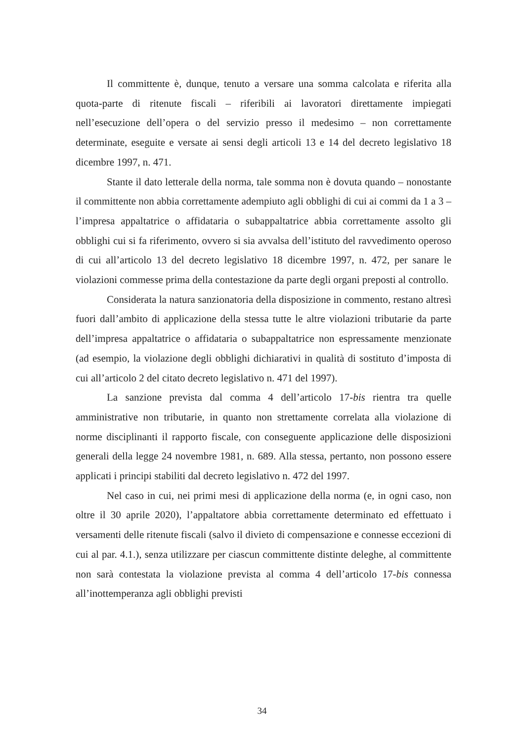Il committente è, dunque, tenuto a versare una somma calcolata e riferita alla quota-parte di ritenute fiscali – riferibili ai lavoratori direttamente impiegati nell’esecuzione dell’opera o del servizio presso il medesimo – non correttamente determinate, eseguite e versate ai sensi degli articoli 13 e 14 del decreto legislativo 18 dicembre 1997, n. 471.
Stante il dato letterale della norma, tale somma non è dovuta quando – nonostante il committente non abbia correttamente adempiuto agli obblighi di cui ai commi da 1 a 3 – l’impresa appaltatrice o affidataria o subappaltatrice abbia correttamente assolto gli obblighi cui si fa riferimento, ovvero si sia avvalsa dell’istituto del ravvedimento operoso di cui all’articolo 13 del decreto legislativo 18 dicembre 1997, n. 472, per sanare le violazioni commesse prima della contestazione da parte degli organi preposti al controllo.
Considerata la natura sanzionatoria della disposizione in commento, restano altresì fuori dall’ambito di applicazione della stessa tutte le altre violazioni tributarie da parte dell’impresa appaltatrice o affidataria o subappaltatrice non espressamente menzionate (ad esempio, la violazione degli obblighi dichiarativi in qualità di sostituto d’imposta di cui all’articolo 2 del citato decreto legislativo n. 471 del 1997).
La sanzione prevista dal comma 4 dell’articolo 17-bis rientra tra quelle amministrative non tributarie, in quanto non strettamente correlata alla violazione di norme disciplinanti il rapporto fiscale, con conseguente applicazione delle disposizioni generali della legge 24 novembre 1981, n. 689. Alla stessa, pertanto, non possono essere applicati i principi stabiliti dal decreto legislativo n. 472 del 1997.
Nel caso in cui, nei primi mesi di applicazione della norma (e, in ogni caso, non oltre il 30 aprile 2020), l’appaltatore abbia correttamente determinato ed effettuato i versamenti delle ritenute fiscali (salvo il divieto di compensazione e connesse eccezioni di cui al par. 4.1.), senza utilizzare per ciascun committente distinte deleghe, al committente non sarà contestata la violazione prevista al comma 4 dell’articolo 17-bis connessa all’inottemperanza agli obblighi previsti
34